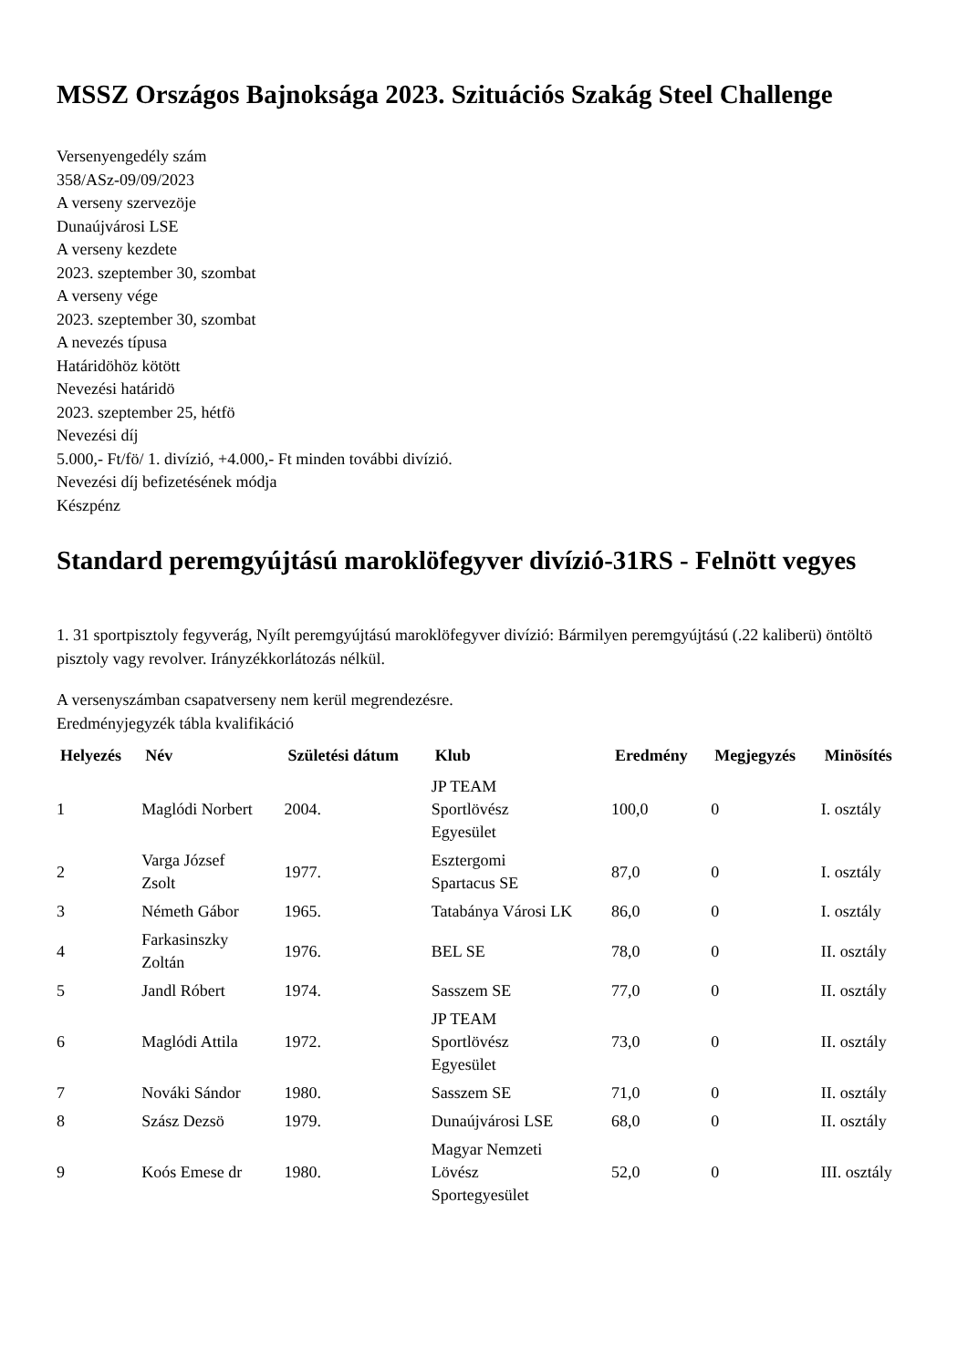MSSZ Országos Bajnoksága 2023. Szituációs Szakág Steel Challenge
Versenyengedély szám
358/ASz-09/09/2023
A verseny szervezöje
Dunaújvárosi LSE
A verseny kezdete
2023. szeptember 30, szombat
A verseny vége
2023. szeptember 30, szombat
A nevezés típusa
Határidöhöz kötött
Nevezési határidö
2023. szeptember 25, hétfö
Nevezési díj
5.000,- Ft/fö/ 1. divízió, +4.000,- Ft minden további divízió.
Nevezési díj befizetésének módja
Készpénz
Standard peremgyújtású maroklöfegyver divízió-31RS - Felnött vegyes
1. 31 sportpisztoly fegyverág, Nyílt peremgyújtású maroklöfegyver divízió: Bármilyen peremgyújtású (.22 kaliberü) öntöltö pisztoly vagy revolver. Irányzékkorlátozás nélkül.
A versenyszámban csapatverseny nem kerül megrendezésre.
Eredményjegyzék tábla kvalifikáció
| Helyezés | Név | Születési dátum | Klub | Eredmény | Megjegyzés | Minösítés |
| --- | --- | --- | --- | --- | --- | --- |
| 1 | Maglódi Norbert | 2004. | JP TEAM Sportlövész Egyesület | 100,0 | 0 | I. osztály |
| 2 | Varga József Zsolt | 1977. | Esztergomi Spartacus SE | 87,0 | 0 | I. osztály |
| 3 | Németh Gábor | 1965. | Tatabánya Városi LK | 86,0 | 0 | I. osztály |
| 4 | Farkasinszky Zoltán | 1976. | BEL SE | 78,0 | 0 | II. osztály |
| 5 | Jandl Róbert | 1974. | Sasszem SE | 77,0 | 0 | II. osztály |
| 6 | Maglódi Attila | 1972. | JP TEAM Sportlövész Egyesület | 73,0 | 0 | II. osztály |
| 7 | Nováki Sándor | 1980. | Sasszem SE | 71,0 | 0 | II. osztály |
| 8 | Szász Dezsö | 1979. | Dunaújvárosi LSE | 68,0 | 0 | II. osztály |
| 9 | Koós Emese dr | 1980. | Magyar Nemzeti Lövész Sportegyesület | 52,0 | 0 | III. osztály |